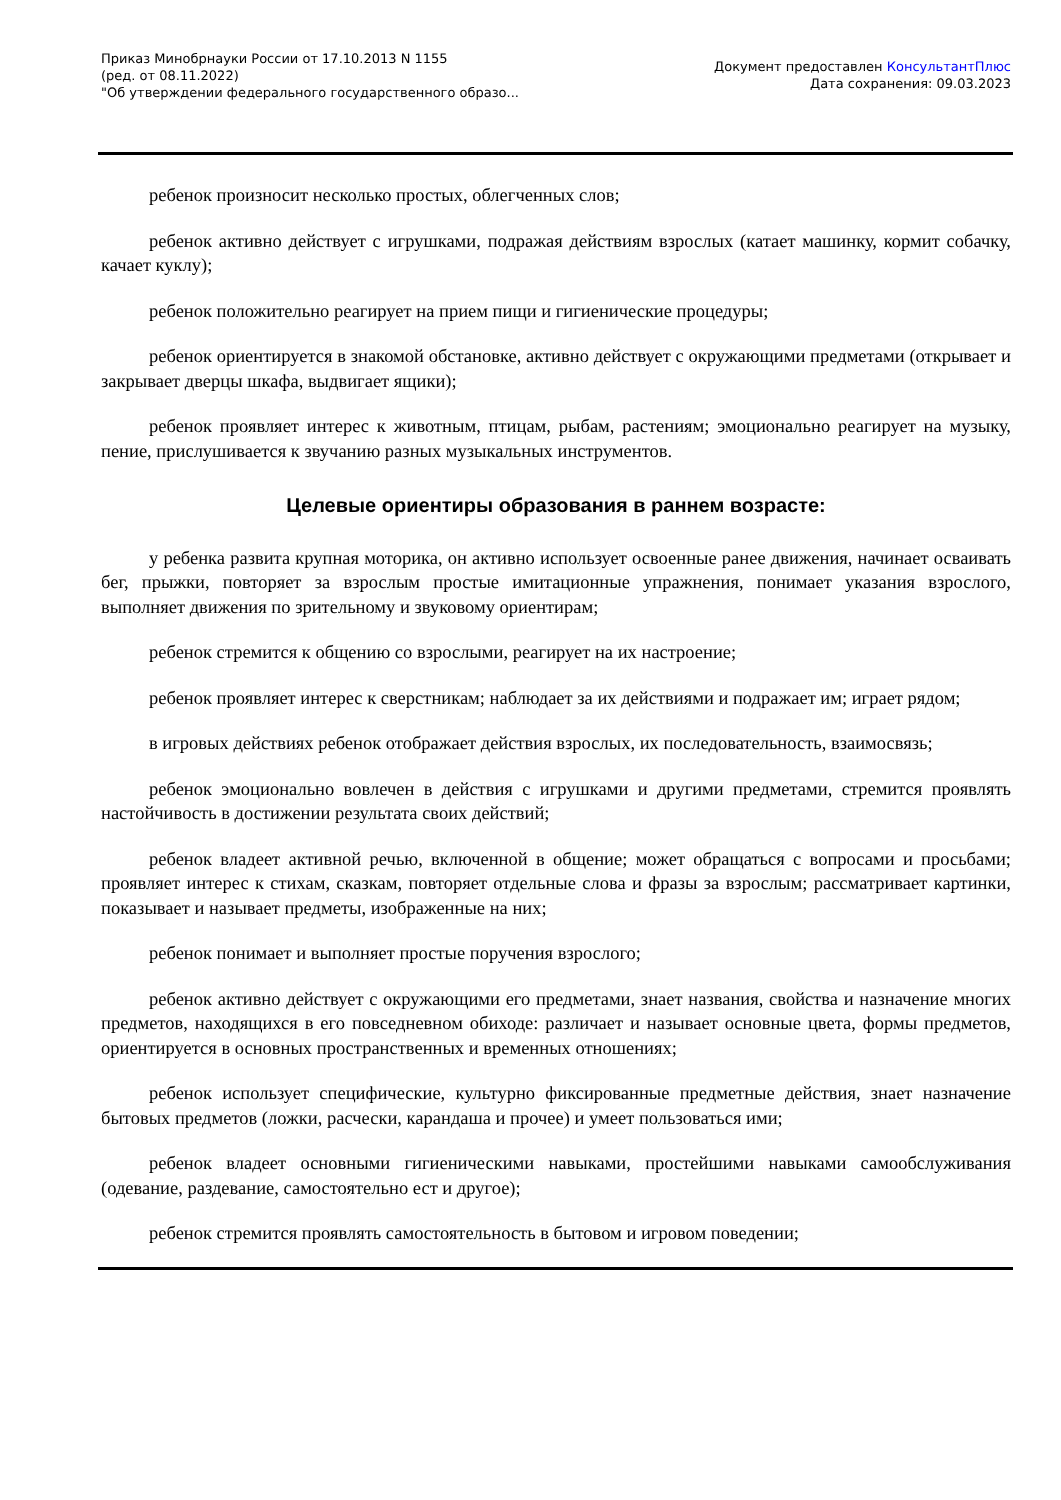Приказ Минобрнауки России от 17.10.2013 N 1155
(ред. от 08.11.2022)
"Об утверждении федерального государственного образо...
Документ предоставлен КонсультантПлюс
Дата сохранения: 09.03.2023
ребенок произносит несколько простых, облегченных слов;
ребенок активно действует с игрушками, подражая действиям взрослых (катает машинку, кормит собачку, качает куклу);
ребенок положительно реагирует на прием пищи и гигиенические процедуры;
ребенок ориентируется в знакомой обстановке, активно действует с окружающими предметами (открывает и закрывает дверцы шкафа, выдвигает ящики);
ребенок проявляет интерес к животным, птицам, рыбам, растениям; эмоционально реагирует на музыку, пение, прислушивается к звучанию разных музыкальных инструментов.
Целевые ориентиры образования в раннем возрасте:
у ребенка развита крупная моторика, он активно использует освоенные ранее движения, начинает осваивать бег, прыжки, повторяет за взрослым простые имитационные упражнения, понимает указания взрослого, выполняет движения по зрительному и звуковому ориентирам;
ребенок стремится к общению со взрослыми, реагирует на их настроение;
ребенок проявляет интерес к сверстникам; наблюдает за их действиями и подражает им; играет рядом;
в игровых действиях ребенок отображает действия взрослых, их последовательность, взаимосвязь;
ребенок эмоционально вовлечен в действия с игрушками и другими предметами, стремится проявлять настойчивость в достижении результата своих действий;
ребенок владеет активной речью, включенной в общение; может обращаться с вопросами и просьбами; проявляет интерес к стихам, сказкам, повторяет отдельные слова и фразы за взрослым; рассматривает картинки, показывает и называет предметы, изображенные на них;
ребенок понимает и выполняет простые поручения взрослого;
ребенок активно действует с окружающими его предметами, знает названия, свойства и назначение многих предметов, находящихся в его повседневном обиходе: различает и называет основные цвета, формы предметов, ориентируется в основных пространственных и временных отношениях;
ребенок использует специфические, культурно фиксированные предметные действия, знает назначение бытовых предметов (ложки, расчески, карандаша и прочее) и умеет пользоваться ими;
ребенок владеет основными гигиеническими навыками, простейшими навыками самообслуживания (одевание, раздевание, самостоятельно ест и другое);
ребенок стремится проявлять самостоятельность в бытовом и игровом поведении;